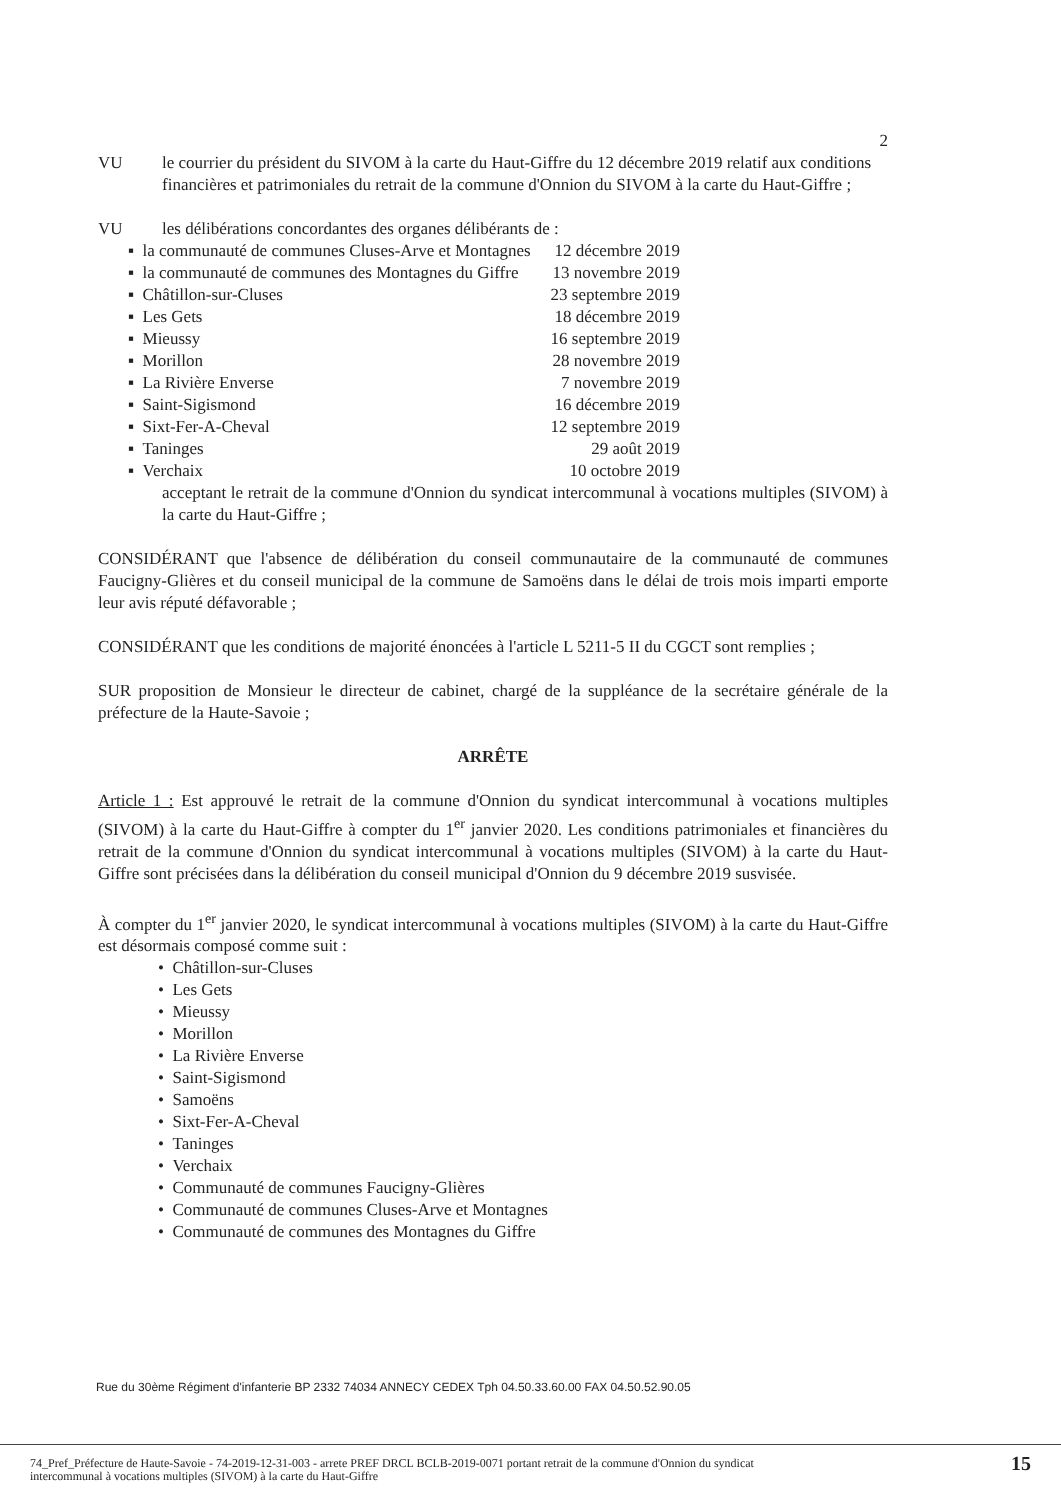2
VU le courrier du président du SIVOM à la carte du Haut-Giffre du 12 décembre 2019 relatif aux conditions financières et patrimoniales du retrait de la commune d'Onnion du SIVOM à la carte du Haut-Giffre ;
VU les délibérations concordantes des organes délibérants de :
| ▪ la communauté de communes Cluses-Arve et Montagnes | 12 décembre 2019 |
| ▪ la communauté de communes des Montagnes du Giffre | 13 novembre 2019 |
| ▪ Châtillon-sur-Cluses | 23 septembre 2019 |
| ▪ Les Gets | 18 décembre 2019 |
| ▪ Mieussy | 16 septembre 2019 |
| ▪ Morillon | 28 novembre 2019 |
| ▪ La Rivière Enverse | 7 novembre 2019 |
| ▪ Saint-Sigismond | 16 décembre 2019 |
| ▪ Sixt-Fer-A-Cheval | 12 septembre 2019 |
| ▪ Taninges | 29 août 2019 |
| ▪ Verchaix | 10 octobre 2019 |
acceptant le retrait de la commune d'Onnion du syndicat intercommunal à vocations multiples (SIVOM) à la carte du Haut-Giffre ;
CONSIDÉRANT que l'absence de délibération du conseil communautaire de la communauté de communes Faucigny-Glières et du conseil municipal de la commune de Samoëns dans le délai de trois mois imparti emporte leur avis réputé défavorable ;
CONSIDÉRANT que les conditions de majorité énoncées à l'article L 5211-5 II du CGCT sont remplies ;
SUR proposition de Monsieur le directeur de cabinet, chargé de la suppléance de la secrétaire générale de la préfecture de la Haute-Savoie ;
ARRÊTE
Article 1 : Est approuvé le retrait de la commune d'Onnion du syndicat intercommunal à vocations multiples (SIVOM) à la carte du Haut-Giffre à compter du 1<sup>er</sup> janvier 2020. Les conditions patrimoniales et financières du retrait de la commune d'Onnion du syndicat intercommunal à vocations multiples (SIVOM) à la carte du Haut-Giffre sont précisées dans la délibération du conseil municipal d'Onnion du 9 décembre 2019 susvisée.
À compter du 1<sup>er</sup> janvier 2020, le syndicat intercommunal à vocations multiples (SIVOM) à la carte du Haut-Giffre est désormais composé comme suit :
• Châtillon-sur-Cluses
• Les Gets
• Mieussy
• Morillon
• La Rivière Enverse
• Saint-Sigismond
• Samoëns
• Sixt-Fer-A-Cheval
• Taninges
• Verchaix
• Communauté de communes Faucigny-Glières
• Communauté de communes Cluses-Arve et Montagnes
• Communauté de communes des Montagnes du Giffre
Rue du 30ème Régiment d'infanterie BP 2332 74034 ANNECY CEDEX Tph 04.50.33.60.00 FAX 04.50.52.90.05
74_Pref_Préfecture de Haute-Savoie - 74-2019-12-31-003 - arrete PREF DRCL BCLB-2019-0071 portant retrait de la commune d'Onnion du syndicat
intercommunal à vocations multiples (SIVOM) à la carte du Haut-Giffre 15